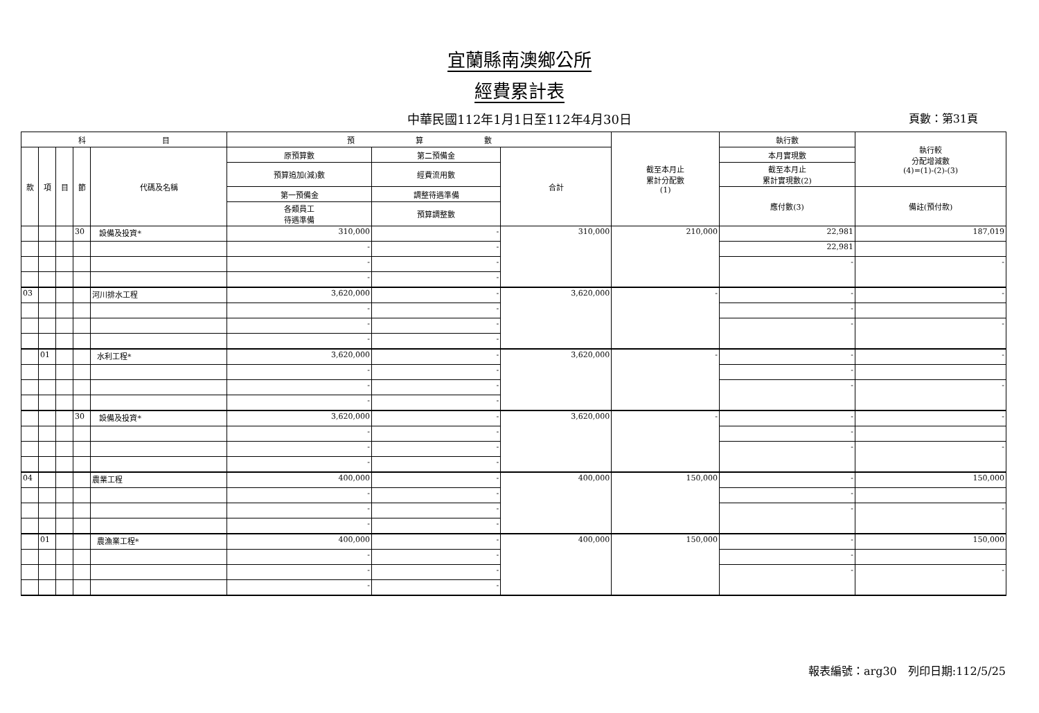宜蘭縣南澳鄉公所
經費累計表
中華民國112年1月1日至112年4月30日 頁數：第31頁
| 科 目 | | | | | 預 算 數 | | | 截至本月止 累計分配數 (1) | 執行數 | 執行較 分配增減數 (4)=(1)-(2)-(3) |
| --- | --- | --- | --- | --- | --- | --- | --- | --- | --- | --- |
| 款 | 項 | 目 | 節 | 代碼及名稱 | 原預算數 | 第二預備金 | 合計 | | 本月實現數 | |
| | | | | | 預算追加(減)數 | 經費流用數 | | | 截至本月止 累計實現數(2) | |
| | | | | | 第一預備金 | 調整待遇準備 | | | 應付數(3) | 備註(預付款) |
| | | | | | 各類員工 待遇準備 | 預算調整數 | | | | |
| | | | 30 | 設備及投資* | 310,000 | - | 310,000 | 210,000 | 22,981 | 187,019 |
| | | | | | - | - | | | 22,981 | |
| | | | | | - | - | | | - | - |
| | | | | | - | - | | | | |
| 03 | | | | 河川排水工程 | 3,620,000 | - | 3,620,000 | - | - | - |
| | | | | | - | - | | | - | |
| | | | | | - | - | | | - | - |
| | | | | | - | - | | | | |
| | 01 | | | 水利工程* | 3,620,000 | - | 3,620,000 | - | - | - |
| | | | | | - | - | | | - | |
| | | | | | - | - | | | - | - |
| | | | | | - | - | | | | |
| | | | 30 | 設備及投資* | 3,620,000 | - | 3,620,000 | - | - | - |
| | | | | | - | - | | | - | |
| | | | | | - | - | | | - | - |
| | | | | | - | - | | | | |
| 04 | | | | 農業工程 | 400,000 | - | 400,000 | 150,000 | - | 150,000 |
| | | | | | - | - | | | - | |
| | | | | | - | - | | | - | - |
| | | | | | - | - | | | | |
| | 01 | | | 農漁業工程* | 400,000 | - | 400,000 | 150,000 | - | 150,000 |
| | | | | | - | - | | | - | |
| | | | | | - | - | | | - | - |
| | | | | | - | - | | | | |
報表編號：arg30　列印日期:112/5/25